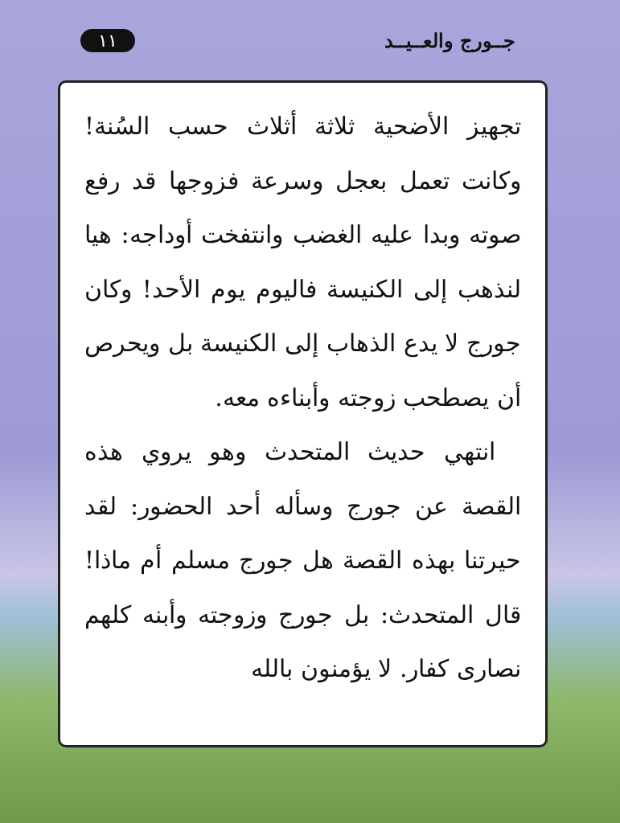جــورج والعــيــد ١١
تجهيز الأضحية ثلاثة أثلاث حسب السُنة! وكانت تعمل بعجل وسرعة فزوجها قد رفع صوته وبدا عليه الغضب وانتفخت أوداجه: هيا لنذهب إلى الكنيسة فاليوم يوم الأحد! وكان جورج لا يدع الذهاب إلى الكنيسة بل ويحرص أن يصطحب زوجته وأبناءه معه.
انتهي حديث المتحدث وهو يروي هذه القصة عن جورج وسأله أحد الحضور: لقد حيرتنا بهذه القصة هل جورج مسلم أم ماذا! قال المتحدث: بل جورج وزوجته وأبنه كلهم نصارى كفار. لا يؤمنون بالله